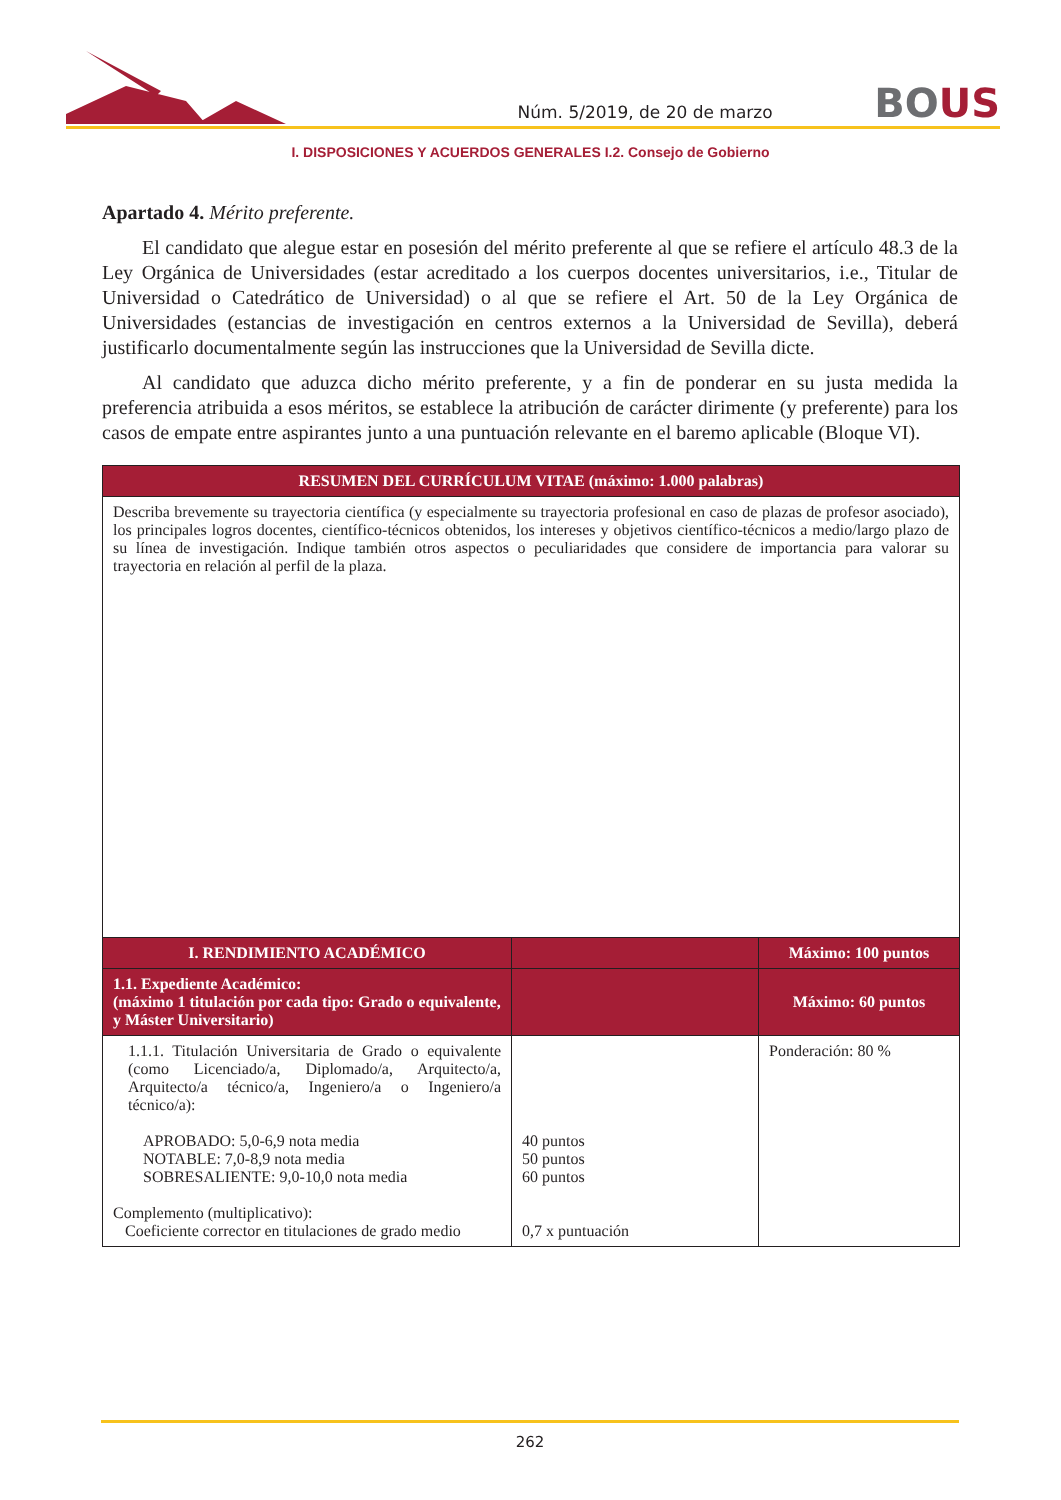Núm. 5/2019, de 20 de marzo
BOUS
I. DISPOSICIONES Y ACUERDOS GENERALES I.2. Consejo de Gobierno
Apartado 4. Mérito preferente.
El candidato que alegue estar en posesión del mérito preferente al que se refiere el artículo 48.3 de la Ley Orgánica de Universidades (estar acreditado a los cuerpos docentes universitarios, i.e., Titular de Universidad o Catedrático de Universidad) o al que se refiere el Art. 50 de la Ley Orgánica de Universidades (estancias de investigación en centros externos a la Universidad de Sevilla), deberá justificarlo documentalmente según las instrucciones que la Universidad de Sevilla dicte.
Al candidato que aduzca dicho mérito preferente, y a fin de ponderar en su justa medida la preferencia atribuida a esos méritos, se establece la atribución de carácter dirimente (y preferente) para los casos de empate entre aspirantes junto a una puntuación relevante en el baremo aplicable (Bloque VI).
| RESUMEN DEL CURRÍCULUM VITAE (máximo: 1.000 palabras) | | |
| --- | --- | --- |
| Describa brevemente su trayectoria científica (y especialmente su trayectoria profesional en caso de plazas de profesor asociado), los principales logros docentes, científico-técnicos obtenidos, los intereses y objetivos científico-técnicos a medio/largo plazo de su línea de investigación. Indique también otros aspectos o peculiaridades que considere de importancia para valorar su trayectoria en relación al perfil de la plaza. | | |
| I. RENDIMIENTO ACADÉMICO | | Máximo: 100 puntos |
| 1.1. Expediente Académico: (máximo 1 titulación por cada tipo: Grado o equivalente, y Máster Universitario) | | Máximo: 60 puntos |
| 1.1.1. Titulación Universitaria de Grado o equivalente (como Licenciado/a, Diplomado/a, Arquitecto/a, Arquitecto/a técnico/a, Ingeniero/a o Ingeniero/a técnico/a): APROBADO: 5,0-6,9 nota media NOTABLE: 7,0-8,9 nota media SOBRESALIENTE: 9,0-10,0 nota media Complemento (multiplicativo): Coeficiente corrector en titulaciones de grado medio | 40 puntos 50 puntos 60 puntos 0,7 x puntuación | Ponderación: 80 % |
262